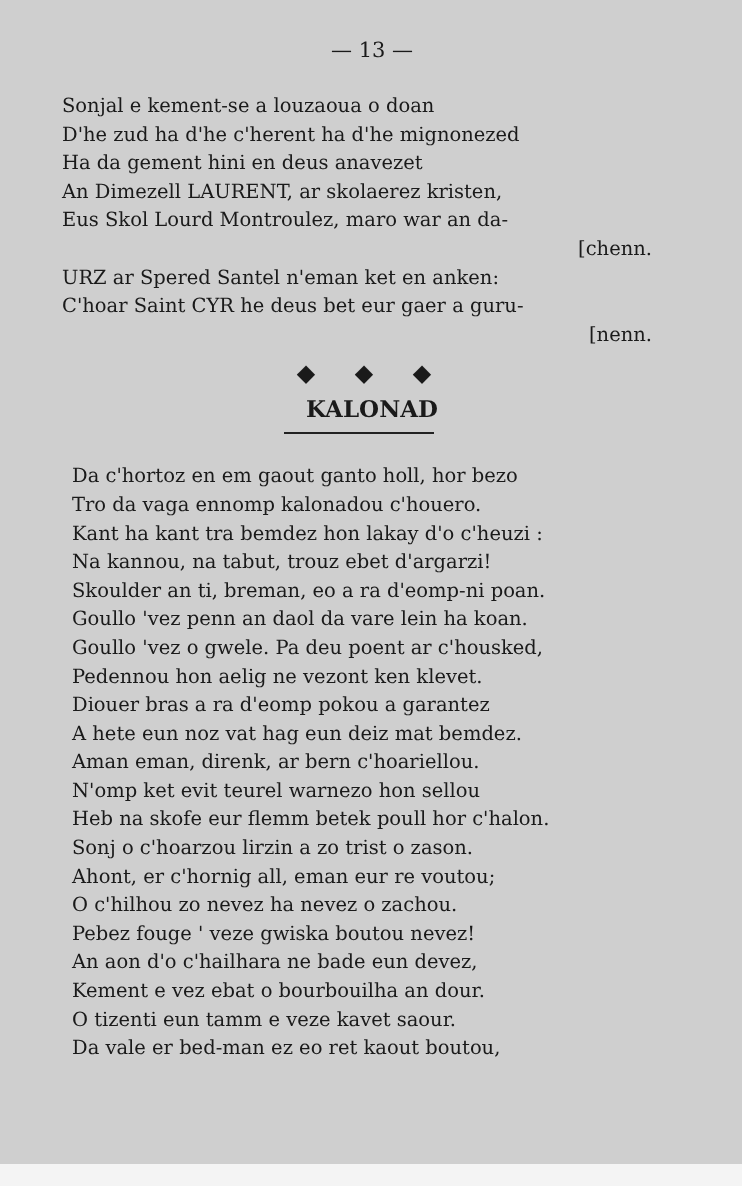— 13 —
Sonjal e kement-se a louzaoua o doan
D'he zud ha d'he c'herent ha d'he mignonezed
Ha da gement hini en deus anavezet
An Dimezell LAURENT, ar skolaerez kristen,
Eus Skol Lourd Montroulez, maro war an da-
[chenn.
URZ ar Spered Santel n'eman ket en anken:
C'hoar Saint CYR he deus bet eur gaer a guru-
[nenn.
◆ ◆ ◆
KALONAD
Da c'hortoz en em gaout ganto holl, hor bezo
Tro da vaga ennomp kalonadou c'houero.
Kant ha kant tra bemdez hon lakay d'o c'heuzi :
Na kannou, na tabut, trouz ebet d'argarzi!
Skoulder an ti, breman, eo a ra d'eomp-ni poan.
Goullo 'vez penn an daol da vare lein ha koan.
Goullo 'vez o gwele. Pa deu poent ar c'housked,
Pedennou hon aelig ne vezont ken klevet.
Diouer bras a ra d'eomp pokou a garantez
A hete eun noz vat hag eun deiz mat bemdez.
Aman eman, direnk, ar bern c'hoariellou.
N'omp ket evit teurel warnezo hon sellou
Heb na skofe eur flemm betek poull hor c'halon.
Sonj o c'hoarzou lirzin a zo trist o zason.
Ahont, er c'hornig all, eman eur re voutou;
O c'hilhou zo nevez ha nevez o zachou.
Pebez fouge ' veze gwiska boutou nevez!
An aon d'o c'hailhara ne bade eun devez,
Kement e vez ebat o bourbouilha an dour.
O tizenti eun tamm e veze kavet saour.
Da vale er bed-man ez eo ret kaout boutou,